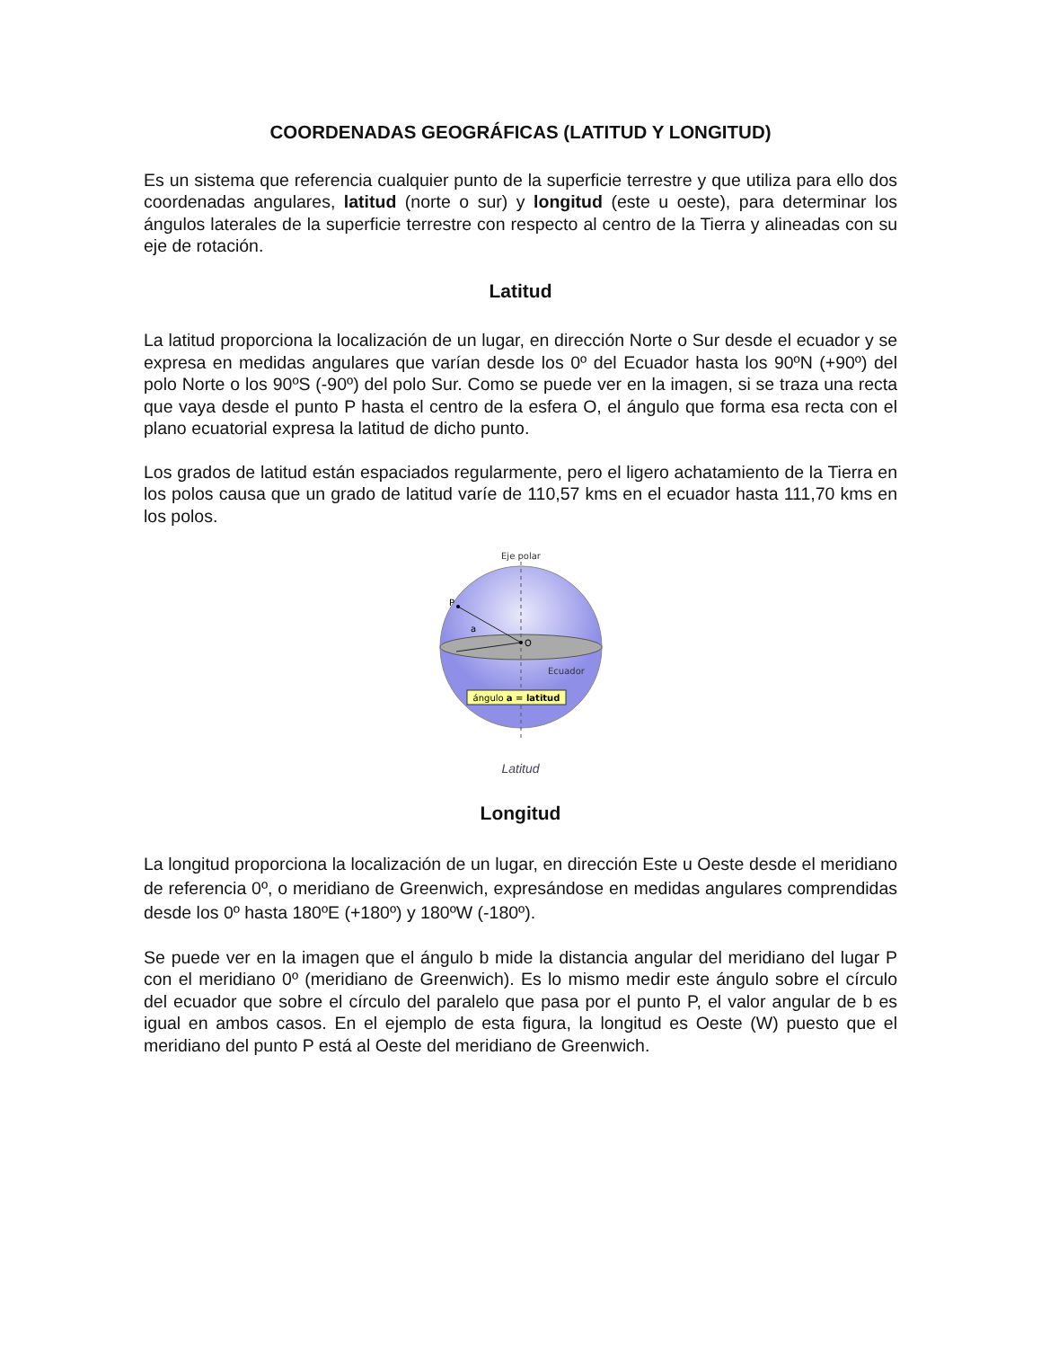COORDENADAS GEOGRÁFICAS (LATITUD Y LONGITUD)
Es un sistema que referencia cualquier punto de la superficie terrestre y que utiliza para ello dos coordenadas angulares, latitud (norte o sur) y longitud (este u oeste), para determinar los ángulos laterales de la superficie terrestre con respecto al centro de la Tierra y alineadas con su eje de rotación.
Latitud
La latitud proporciona la localización de un lugar, en dirección Norte o Sur desde el ecuador y se expresa en medidas angulares que varían desde los 0º del Ecuador hasta los 90ºN (+90º) del polo Norte o los 90ºS (-90º) del polo Sur. Como se puede ver en la imagen, si se traza una recta que vaya desde el punto P hasta el centro de la esfera O, el ángulo que forma esa recta con el plano ecuatorial expresa la latitud de dicho punto.
Los grados de latitud están espaciados regularmente, pero el ligero achatamiento de la Tierra en los polos causa que un grado de latitud varíe de 110,57 kms en el ecuador hasta 111,70 kms en los polos.
Eje polar
P
O
a
Ecuador
ángulo a = latitud
Latitud
Longitud
La longitud proporciona la localización de un lugar, en dirección Este u Oeste desde el meridiano de referencia 0º, o meridiano de Greenwich, expresándose en medidas angulares comprendidas desde los 0º hasta 180ºE (+180º) y 180ºW (-180º).
Se puede ver en la imagen que el ángulo b mide la distancia angular del meridiano del lugar P con el meridiano 0º (meridiano de Greenwich). Es lo mismo medir este ángulo sobre el círculo del ecuador que sobre el círculo del paralelo que pasa por el punto P, el valor angular de b es igual en ambos casos. En el ejemplo de esta figura, la longitud es Oeste (W) puesto que el meridiano del punto P está al Oeste del meridiano de Greenwich.